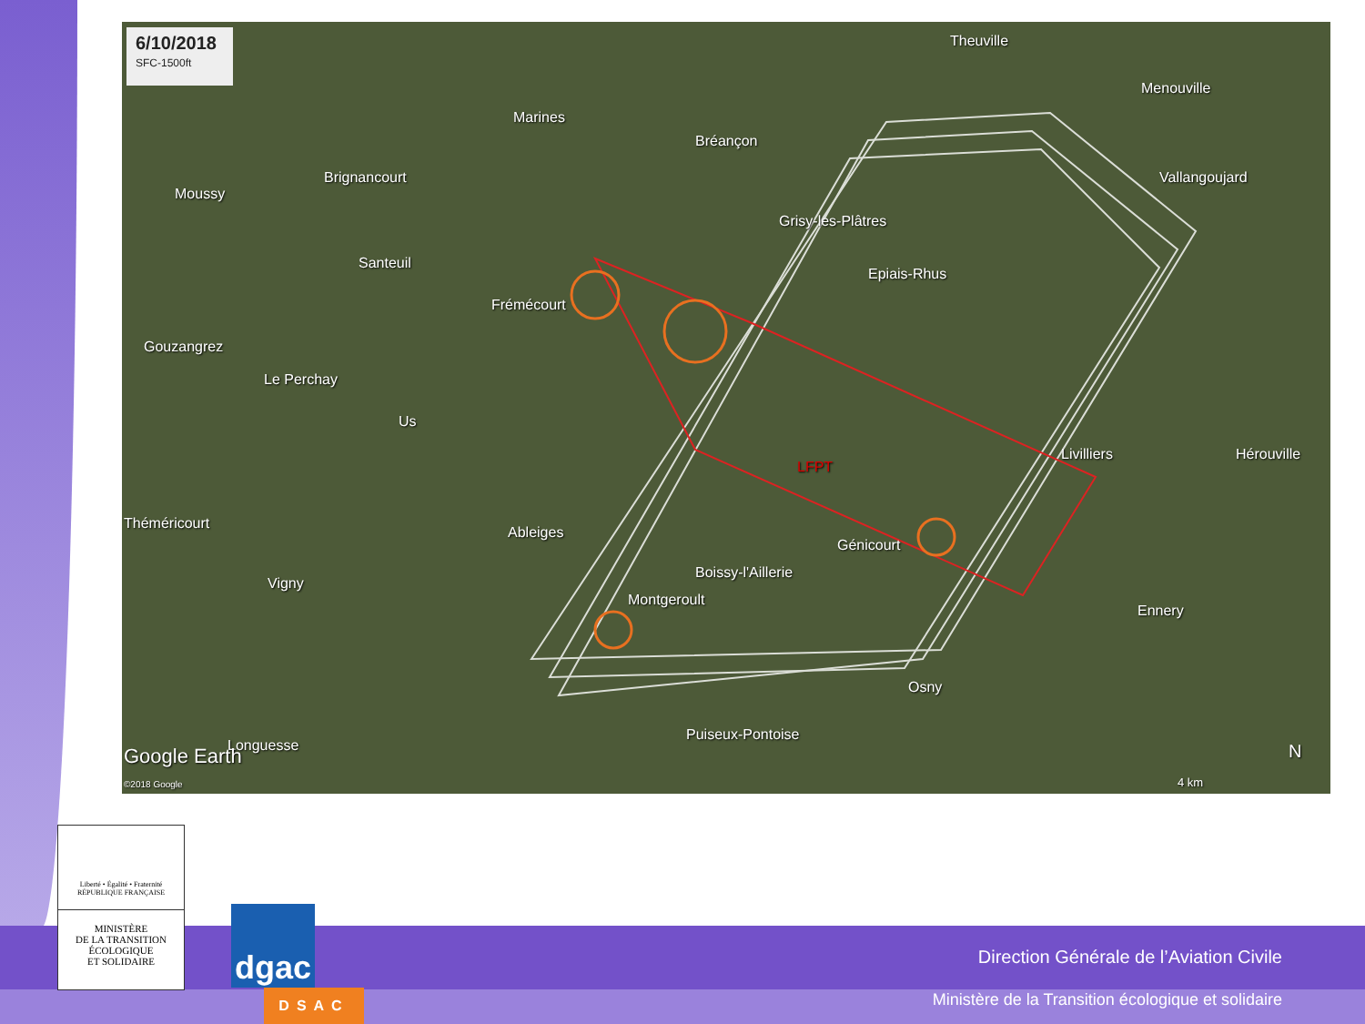6/10/2018
SFC-1500ft
Theuville
Marines
Menouville
Bréançon
Brignancourt Vallangoujard
Moussy
Grisy-les-Plâtres
Santeuil
Epiais-Rhus
Frémécourt
Gouzangrez
Le Perchay
Us
Livilliers Hérouville
LFPT
Théméricourt
Ableiges
Génicourt
Boissy-l'Aillerie
Vigny
Montgeroult
Ennery
Osny
Puiseux-Pontoise
Longuesse
Google Earth
©2018 Google 4 km
N
Liberté • Égalité • Fraternité
RÉPUBLIQUE FRANÇAISE
MINISTÈRE
DE LA TRANSITION
ÉCOLOGIQUE
ET SOLIDAIRE
dgac
DSAC
Direction Générale de l’Aviation Civile
Ministère de la Transition écologique et solidaire